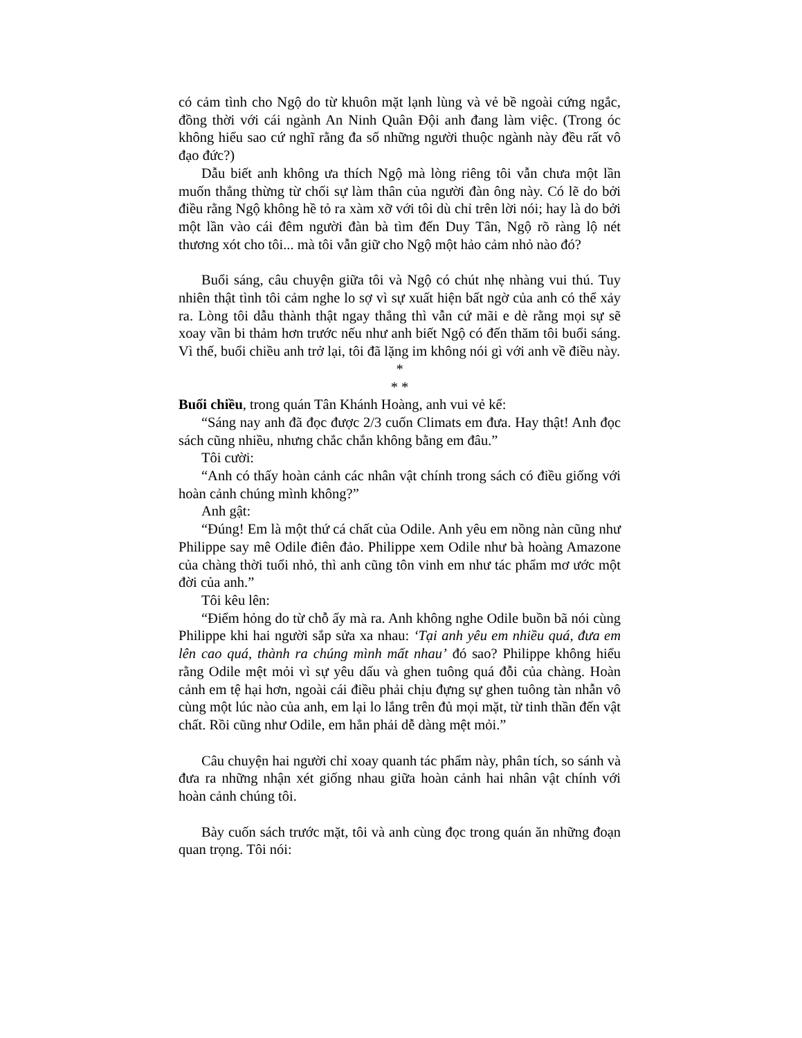có cảm tình cho Ngộ do từ khuôn mặt lạnh lùng và vẻ bề ngoài cứng ngắc, đồng thời với cái ngành An Ninh Quân Đội anh đang làm việc. (Trong óc không hiểu sao cứ nghĩ rằng đa số những người thuộc ngành này đều rất vô đạo đức?)
Dẫu biết anh không ưa thích Ngộ mà lòng riêng tôi vẫn chưa một lần muốn thẳng thừng từ chối sự làm thân của người đàn ông này. Có lẽ do bởi điều rằng Ngộ không hề tỏ ra xàm xỡ với tôi dù chỉ trên lời nói; hay là do bởi một lần vào cái đêm người đàn bà tìm đến Duy Tân, Ngộ rõ ràng lộ nét thương xót cho tôi... mà tôi vẫn giữ cho Ngộ một hảo cảm nhỏ nào đó?
Buổi sáng, câu chuyện giữa tôi và Ngộ có chút nhẹ nhàng vui thú. Tuy nhiên thật tình tôi cảm nghe lo sợ vì sự xuất hiện bất ngờ của anh có thể xảy ra. Lòng tôi dẫu thành thật ngay thẳng thì vẫn cứ mãi e dè rằng mọi sự sẽ xoay vần bi thảm hơn trước nếu như anh biết Ngộ có đến thăm tôi buổi sáng. Vì thế, buổi chiều anh trở lại, tôi đã lặng im không nói gì với anh về điều này.
*
* *
Buổi chiều, trong quán Tân Khánh Hoàng, anh vui vẻ kể:
“Sáng nay anh đã đọc được 2/3 cuốn Climats em đưa. Hay thật! Anh đọc sách cũng nhiều, nhưng chắc chắn không bằng em đâu.”
Tôi cười:
“Anh có thấy hoàn cảnh các nhân vật chính trong sách có điều giống với hoàn cảnh chúng mình không?”
Anh gật:
“Đúng! Em là một thứ cá chất của Odile. Anh yêu em nồng nàn cũng như Philippe say mê Odile điên đảo. Philippe xem Odile như bà hoàng Amazone của chàng thời tuổi nhỏ, thì anh cũng tôn vinh em như tác phẩm mơ ước một đời của anh.”
Tôi kêu lên:
“Điểm hỏng do từ chỗ ấy mà ra. Anh không nghe Odile buồn bã nói cùng Philippe khi hai người sắp sửa xa nhau: ‘Tại anh yêu em nhiều quá, đưa em lên cao quá, thành ra chúng mình mất nhau’ đó sao? Philippe không hiểu rằng Odile mệt mỏi vì sự yêu dấu và ghen tuông quá đỗi của chàng. Hoàn cảnh em tệ hại hơn, ngoài cái điều phải chịu đựng sự ghen tuông tàn nhẫn vô cùng một lúc nào của anh, em lại lo lắng trên đủ mọi mặt, từ tinh thần đến vật chất. Rồi cũng như Odile, em hẳn phải dễ dàng mệt mỏi.”
Câu chuyện hai người chỉ xoay quanh tác phẩm này, phân tích, so sánh và đưa ra những nhận xét giống nhau giữa hoàn cảnh hai nhân vật chính với hoàn cảnh chúng tôi.
Bày cuốn sách trước mặt, tôi và anh cùng đọc trong quán ăn những đoạn quan trọng. Tôi nói: